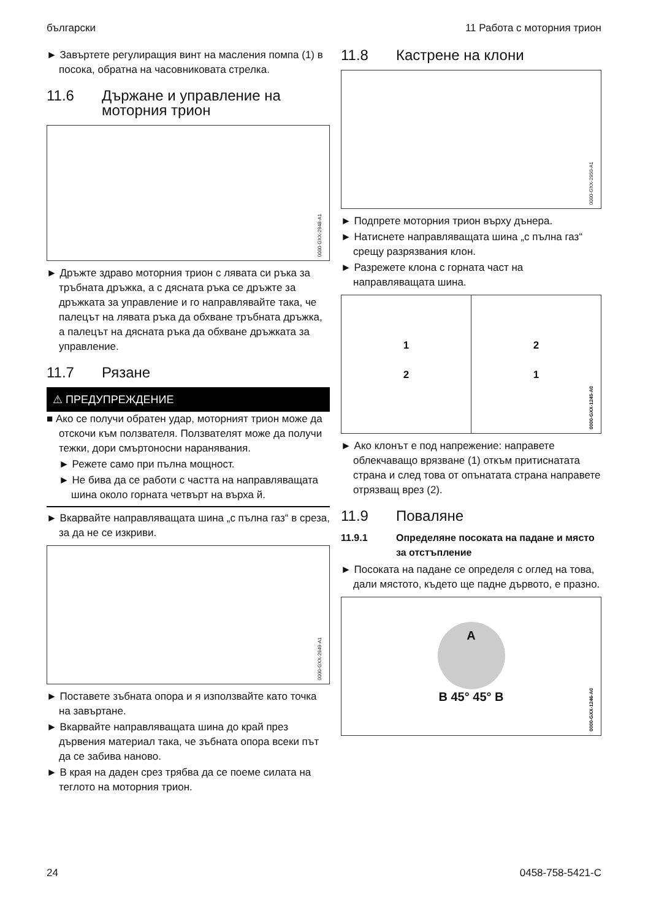български 11 Работа с моторния трион
► Завъртете регулиращия винт на масления помпа (1) в посока, обратна на часовниковата стрелка.
11.6 Държане и управление на моторния трион
0000-GXX-2948-A1
► Дръжте здраво моторния трион с лявата си ръка за тръбната дръжка, а с дясната ръка се дръжте за дръжката за управление и го направлявайте така, че палецът на лявата ръка да обхване тръбната дръжка, а палецът на дясната ръка да обхване дръжката за управление.
11.7 Рязане
⚠ ПРЕДУПРЕЖДЕНИЕ
■ Ако се получи обратен удар, моторният трион може да отскочи към ползвателя. Ползвателят може да получи тежки, дори смъртоносни наранявания.
► Режете само при пълна мощност.
► Не бива да се работи с частта на направляващата шина около горната четвърт на върха й.
► Вкарвайте направляващата шина „с пълна газ“ в среза, за да не се изкриви.
0000-GXX-2949-A1
► Поставете зъбната опора и я използвайте като точка на завъртане.
► Вкарвайте направляващата шина до край през дървения материал така, че зъбната опора всеки път да се забива наново.
► В края на даден срез трябва да се поеме силата на теглото на моторния трион.
11.8 Кастрене на клони
0000-GXX-2950-A1
► Подпрете моторния трион върху дънера.
► Натиснете направляващата шина „с пълна газ“ срещу разрязвания клон.
► Разрежете клона с горната част на направляващата шина.
1
2
2
1
0000-GXX-1245-A0
► Ако клонът е под напрежение: направете облекчаващо врязване (1) откъм притиснатата страна и след това от опънатата страна направете отрязващ врез (2).
11.9 Поваляне
11.9.1 Определяне посоката на падане и място за отстъпление
► Посоката на падане се определя с оглед на това, дали мястото, където ще падне дървото, е празно.
A
B 45° 45° B
0000-GXX-1246-A0
24 0458-758-5421-C